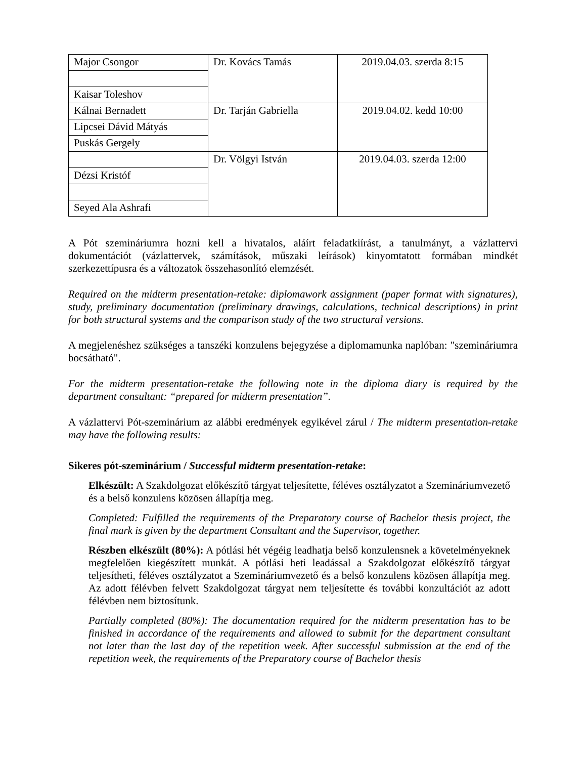| Major Csongor | Dr. Kovács Tamás | 2019.04.03. szerda 8:15 |
| Kaisar Toleshov | | |
| Kálnai Bernadett | Dr. Tarján Gabriella | 2019.04.02. kedd 10:00 |
| Lipcsei Dávid Mátyás | | |
| Puskás Gergely | | |
| | Dr. Völgyi István | 2019.04.03. szerda 12:00 |
| Dézsi Kristóf | | |
| Seyed Ala Ashrafi | | |
A Pót szemináriumra hozni kell a hivatalos, aláírt feladatkiírást, a tanulmányt, a vázlattervi dokumentációt (vázlattervek, számítások, műszaki leírások) kinyomtatott formában mindkét szerkezettípusra és a változatok összehasonlító elemzését.
Required on the midterm presentation-retake: diplomawork assignment (paper format with signatures), study, preliminary documentation (preliminary drawings, calculations, technical descriptions) in print for both structural systems and the comparison study of the two structural versions.
A megjelenéshez szükséges a tanszéki konzulens bejegyzése a diplomamunka naplóban: "szemináriumra bocsátható".
For the midterm presentation-retake the following note in the diploma diary is required by the department consultant: “prepared for midterm presentation”.
A vázlattervi Pót-szeminárium az alábbi eredmények egyikével zárul / The midterm presentation-retake may have the following results:
Sikeres pót-szeminárium / Successful midterm presentation-retake:
Elkészült: A Szakdolgozat előkészítő tárgyat teljesítette, féléves osztályzatot a Szemináriumvezető és a belső konzulens közösen állapítja meg.
Completed: Fulfilled the requirements of the Preparatory course of Bachelor thesis project, the final mark is given by the department Consultant and the Supervisor, together.
Részben elkészült (80%): A pótlási hét végéig leadhatja belső konzulensnek a követelményeknek megfelelően kiegészített munkát. A pótlási heti leadással a Szakdolgozat előkészítő tárgyat teljesítheti, féléves osztályzatot a Szemináriumvezető és a belső konzulens közösen állapítja meg. Az adott félévben felvett Szakdolgozat tárgyat nem teljesítette és további konzultációt az adott félévben nem biztosítunk.
Partially completed (80%): The documentation required for the midterm presentation has to be finished in accordance of the requirements and allowed to submit for the department consultant not later than the last day of the repetition week. After successful submission at the end of the repetition week, the requirements of the Preparatory course of Bachelor thesis